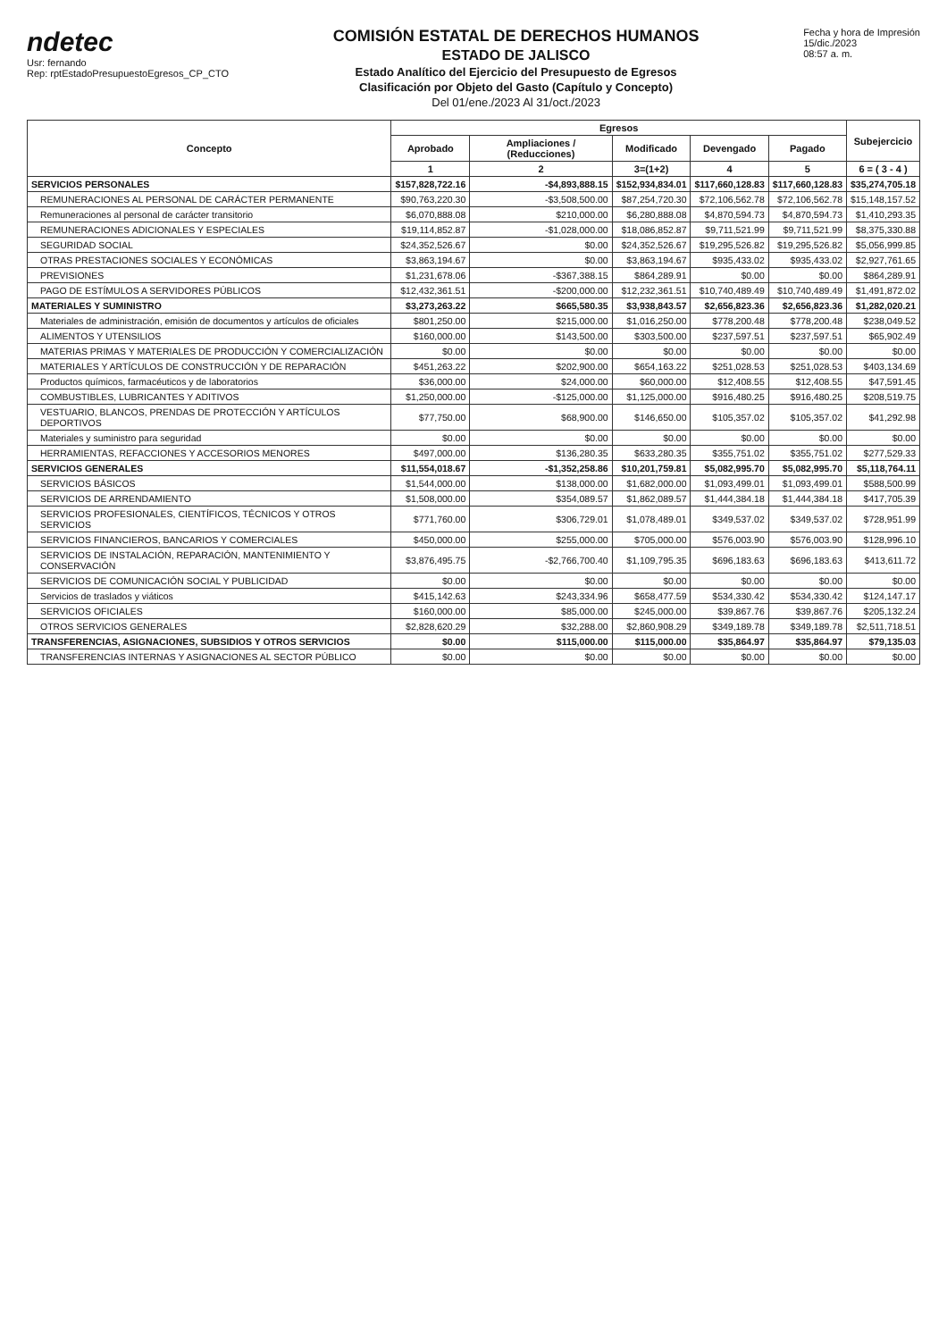ndetec
Usr: fernando
Rep: rptEstadoPresupuestoEgresos_CP_CTO
COMISIÓN ESTATAL DE DERECHOS HUMANOS
ESTADO DE JALISCO
Estado Analítico del Ejercicio del Presupuesto de Egresos
Clasificación por Objeto del Gasto (Capítulo y Concepto)
Del 01/ene./2023 Al 31/oct./2023
Fecha y hora de Impresión
15/dic./2023
08:57 a. m.
| Concepto | Egresos | | | | | Subejercicio |
| --- | --- | --- | --- | --- | --- | --- |
| | Aprobado | Ampliaciones / (Reducciones) | Modificado | Devengado | Pagado | |
| | 1 | 2 | 3=(1+2) | 4 | 5 | 6 = ( 3 - 4 ) |
| SERVICIOS PERSONALES | $157,828,722.16 | -$4,893,888.15 | $152,934,834.01 | $117,660,128.83 | $117,660,128.83 | $35,274,705.18 |
| REMUNERACIONES AL PERSONAL DE CARÁCTER PERMANENTE | $90,763,220.30 | -$3,508,500.00 | $87,254,720.30 | $72,106,562.78 | $72,106,562.78 | $15,148,157.52 |
| Remuneraciones al personal de carácter transitorio | $6,070,888.08 | $210,000.00 | $6,280,888.08 | $4,870,594.73 | $4,870,594.73 | $1,410,293.35 |
| REMUNERACIONES ADICIONALES Y ESPECIALES | $19,114,852.87 | -$1,028,000.00 | $18,086,852.87 | $9,711,521.99 | $9,711,521.99 | $8,375,330.88 |
| SEGURIDAD SOCIAL | $24,352,526.67 | $0.00 | $24,352,526.67 | $19,295,526.82 | $19,295,526.82 | $5,056,999.85 |
| OTRAS PRESTACIONES SOCIALES Y ECONÓMICAS | $3,863,194.67 | $0.00 | $3,863,194.67 | $935,433.02 | $935,433.02 | $2,927,761.65 |
| PREVISIONES | $1,231,678.06 | -$367,388.15 | $864,289.91 | $0.00 | $0.00 | $864,289.91 |
| PAGO DE ESTÍMULOS A SERVIDORES PÚBLICOS | $12,432,361.51 | -$200,000.00 | $12,232,361.51 | $10,740,489.49 | $10,740,489.49 | $1,491,872.02 |
| MATERIALES Y SUMINISTRO | $3,273,263.22 | $665,580.35 | $3,938,843.57 | $2,656,823.36 | $2,656,823.36 | $1,282,020.21 |
| Materiales de administración, emisión de documentos y artículos de oficiales | $801,250.00 | $215,000.00 | $1,016,250.00 | $778,200.48 | $778,200.48 | $238,049.52 |
| ALIMENTOS Y UTENSILIOS | $160,000.00 | $143,500.00 | $303,500.00 | $237,597.51 | $237,597.51 | $65,902.49 |
| MATERIAS PRIMAS Y MATERIALES DE PRODUCCIÓN Y COMERCIALIZACIÓN | $0.00 | $0.00 | $0.00 | $0.00 | $0.00 | $0.00 |
| MATERIALES Y ARTÍCULOS DE CONSTRUCCIÓN Y DE REPARACIÓN | $451,263.22 | $202,900.00 | $654,163.22 | $251,028.53 | $251,028.53 | $403,134.69 |
| Productos químicos, farmacéuticos y de laboratorios | $36,000.00 | $24,000.00 | $60,000.00 | $12,408.55 | $12,408.55 | $47,591.45 |
| COMBUSTIBLES, LUBRICANTES Y ADITIVOS | $1,250,000.00 | -$125,000.00 | $1,125,000.00 | $916,480.25 | $916,480.25 | $208,519.75 |
| VESTUARIO, BLANCOS, PRENDAS DE PROTECCIÓN Y ARTÍCULOS DEPORTIVOS | $77,750.00 | $68,900.00 | $146,650.00 | $105,357.02 | $105,357.02 | $41,292.98 |
| Materiales y suministro para seguridad | $0.00 | $0.00 | $0.00 | $0.00 | $0.00 | $0.00 |
| HERRAMIENTAS, REFACCIONES Y ACCESORIOS MENORES | $497,000.00 | $136,280.35 | $633,280.35 | $355,751.02 | $355,751.02 | $277,529.33 |
| SERVICIOS GENERALES | $11,554,018.67 | -$1,352,258.86 | $10,201,759.81 | $5,082,995.70 | $5,082,995.70 | $5,118,764.11 |
| SERVICIOS BÁSICOS | $1,544,000.00 | $138,000.00 | $1,682,000.00 | $1,093,499.01 | $1,093,499.01 | $588,500.99 |
| SERVICIOS DE ARRENDAMIENTO | $1,508,000.00 | $354,089.57 | $1,862,089.57 | $1,444,384.18 | $1,444,384.18 | $417,705.39 |
| SERVICIOS PROFESIONALES, CIENTÍFICOS, TÉCNICOS Y OTROS SERVICIOS | $771,760.00 | $306,729.01 | $1,078,489.01 | $349,537.02 | $349,537.02 | $728,951.99 |
| SERVICIOS FINANCIEROS, BANCARIOS Y COMERCIALES | $450,000.00 | $255,000.00 | $705,000.00 | $576,003.90 | $576,003.90 | $128,996.10 |
| SERVICIOS DE INSTALACIÓN, REPARACIÓN, MANTENIMIENTO Y CONSERVACIÓN | $3,876,495.75 | -$2,766,700.40 | $1,109,795.35 | $696,183.63 | $696,183.63 | $413,611.72 |
| SERVICIOS DE COMUNICACIÓN SOCIAL Y PUBLICIDAD | $0.00 | $0.00 | $0.00 | $0.00 | $0.00 | $0.00 |
| Servicios de traslados y viáticos | $415,142.63 | $243,334.96 | $658,477.59 | $534,330.42 | $534,330.42 | $124,147.17 |
| SERVICIOS OFICIALES | $160,000.00 | $85,000.00 | $245,000.00 | $39,867.76 | $39,867.76 | $205,132.24 |
| OTROS SERVICIOS GENERALES | $2,828,620.29 | $32,288.00 | $2,860,908.29 | $349,189.78 | $349,189.78 | $2,511,718.51 |
| TRANSFERENCIAS, ASIGNACIONES, SUBSIDIOS Y OTROS SERVICIOS | $0.00 | $115,000.00 | $115,000.00 | $35,864.97 | $35,864.97 | $79,135.03 |
| TRANSFERENCIAS INTERNAS Y ASIGNACIONES AL SECTOR PÚBLICO | $0.00 | $0.00 | $0.00 | $0.00 | $0.00 | $0.00 |